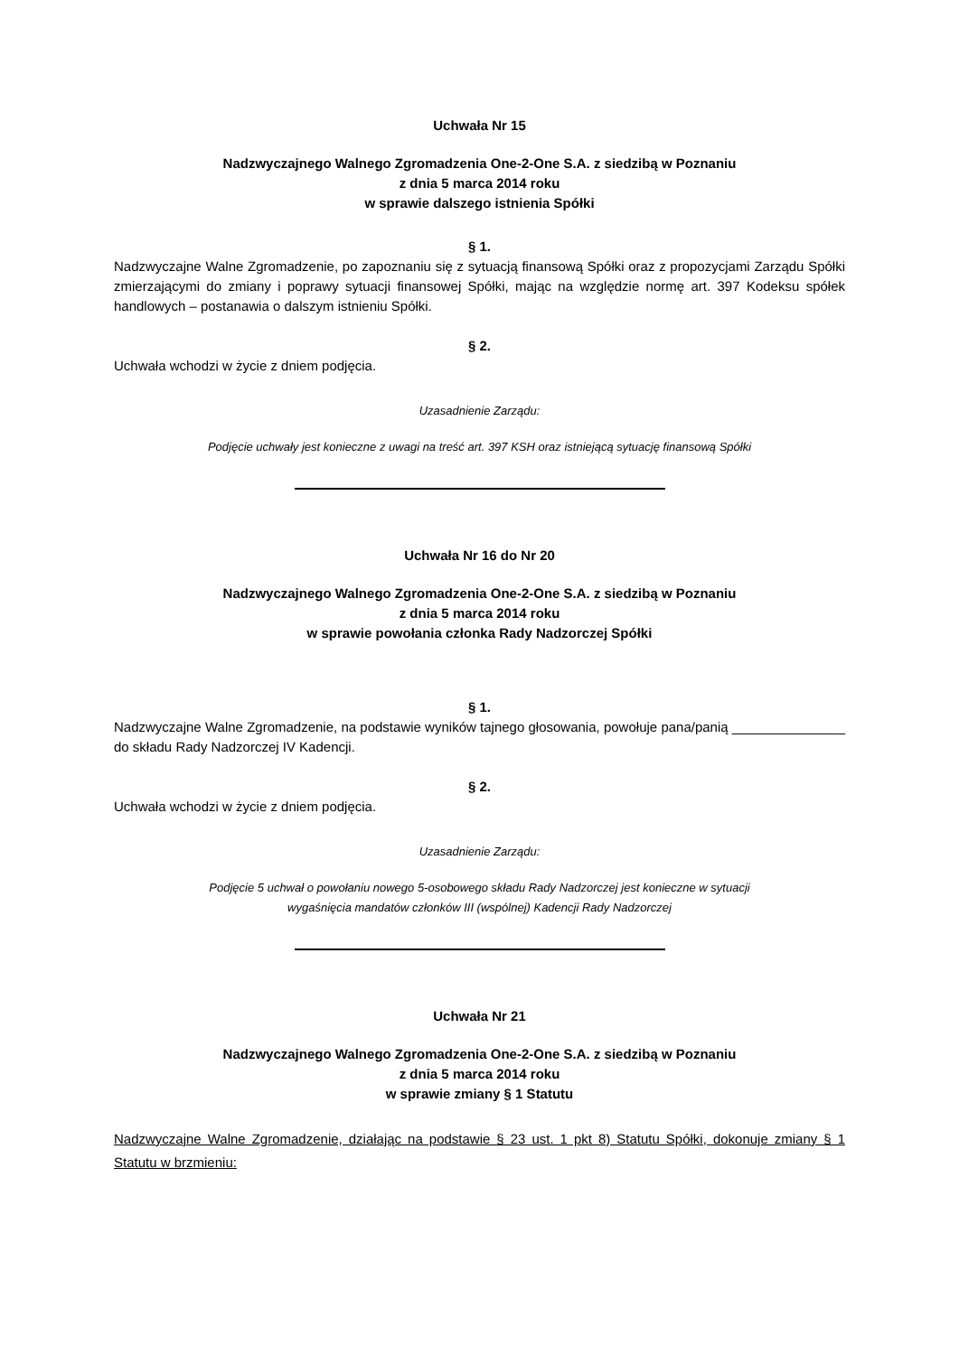Uchwała Nr 15
Nadzwyczajnego Walnego Zgromadzenia One-2-One S.A. z siedzibą w Poznaniu
z dnia 5 marca 2014 roku
w sprawie dalszego istnienia Spółki
§ 1.
Nadzwyczajne Walne Zgromadzenie, po zapoznaniu się z sytuacją finansową Spółki oraz z propozycjami Zarządu Spółki zmierzającymi do zmiany i poprawy sytuacji finansowej Spółki, mając na względzie normę art. 397 Kodeksu spółek handlowych – postanawia o dalszym istnieniu Spółki.
§ 2.
Uchwała wchodzi w życie z dniem podjęcia.
Uzasadnienie Zarządu:
Podjęcie uchwały jest konieczne z uwagi na treść art. 397 KSH oraz istniejącą sytuację finansową Spółki
Uchwała Nr 16 do Nr 20
Nadzwyczajnego Walnego Zgromadzenia One-2-One S.A. z siedzibą w Poznaniu
z dnia 5 marca 2014 roku
w sprawie powołania członka Rady Nadzorczej Spółki
§ 1.
Nadzwyczajne Walne Zgromadzenie, na podstawie wyników tajnego głosowania, powołuje pana/panią _______________ do składu Rady Nadzorczej IV Kadencji.
§ 2.
Uchwała wchodzi w życie z dniem podjęcia.
Uzasadnienie Zarządu:
Podjęcie 5 uchwał o powołaniu nowego 5-osobowego składu Rady Nadzorczej jest konieczne w sytuacji
wygaśnięcia mandatów członków III (wspólnej) Kadencji Rady Nadzorczej
Uchwała Nr 21
Nadzwyczajnego Walnego Zgromadzenia One-2-One S.A. z siedzibą w Poznaniu
z dnia 5 marca 2014 roku
w sprawie zmiany § 1 Statutu
Nadzwyczajne Walne Zgromadzenie, działając na podstawie § 23 ust. 1 pkt 8) Statutu Spółki, dokonuje zmiany § 1 Statutu w brzmieniu: